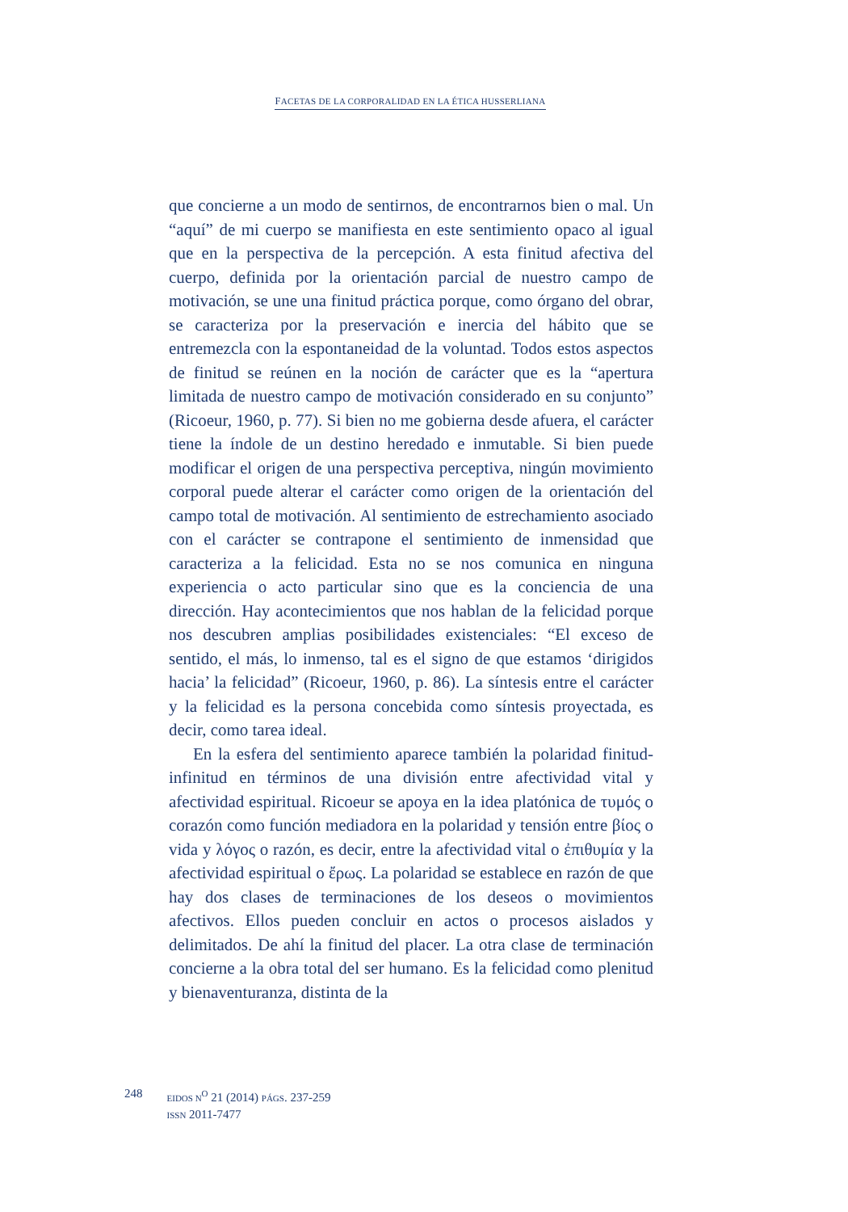FACETAS DE LA CORPORALIDAD EN LA ÉTICA HUSSERLIANA
que concierne a un modo de sentirnos, de encontrarnos bien o mal. Un “aquí” de mi cuerpo se manifiesta en este sentimiento opaco al igual que en la perspectiva de la percepción. A esta finitud afectiva del cuerpo, definida por la orientación parcial de nuestro campo de motivación, se une una finitud práctica porque, como órgano del obrar, se caracteriza por la preservación e inercia del hábito que se entremezcla con la espontaneidad de la voluntad. Todos estos aspectos de finitud se reúnen en la noción de carác­ter que es la “apertura limitada de nuestro campo de motivación considerado en su conjunto” (Ricoeur, 1960, p. 77). Si bien no me gobierna desde afuera, el carácter tiene la índole de un des­tino heredado e inmutable. Si bien puede modificar el origen de una perspectiva perceptiva, ningún movimiento corporal puede alterar el carácter como origen de la orientación del campo total de motivación. Al sentimiento de estrechamiento asociado con el carácter se contrapone el sentimiento de inmensidad que caracteri­za a la felicidad. Esta no se nos comunica en ninguna experiencia o acto particular sino que es la conciencia de una dirección. Hay acontecimientos que nos hablan de la felicidad porque nos descu­bren amplias posibilidades existenciales: “El exceso de sentido, el más, lo inmenso, tal es el signo de que estamos ‘dirigidos hacia’ la felicidad” (Ricoeur, 1960, p. 86). La síntesis entre el carácter y la felicidad es la persona concebida como síntesis proyectada, es decir, como tarea ideal.
En la esfera del sentimiento aparece también la polaridad finitud-infinitud en términos de una división entre afectividad vital y afectividad espiritual. Ricoeur se apoya en la idea platónica de τυμός o corazón como función mediadora en la polaridad y tensión entre βίος o vida y λόγος o razón, es decir, entre la afectividad vital o ἐπιθυμία y la afectividad espiritual o ἔρως. La polaridad se establece en razón de que hay dos clases de terminaciones de los deseos o movimientos afectivos. Ellos pueden concluir en actos o procesos aislados y delimitados. De ahí la finitud del placer. La otra clase de terminación concierne a la obra total del ser humano. Es la felicidad como plenitud y bienaventuranza, distinta de la
248
EIDOS N<sup>O</sup> 21 (2014) PÁGS. 237-259
ISSN 2011-7477